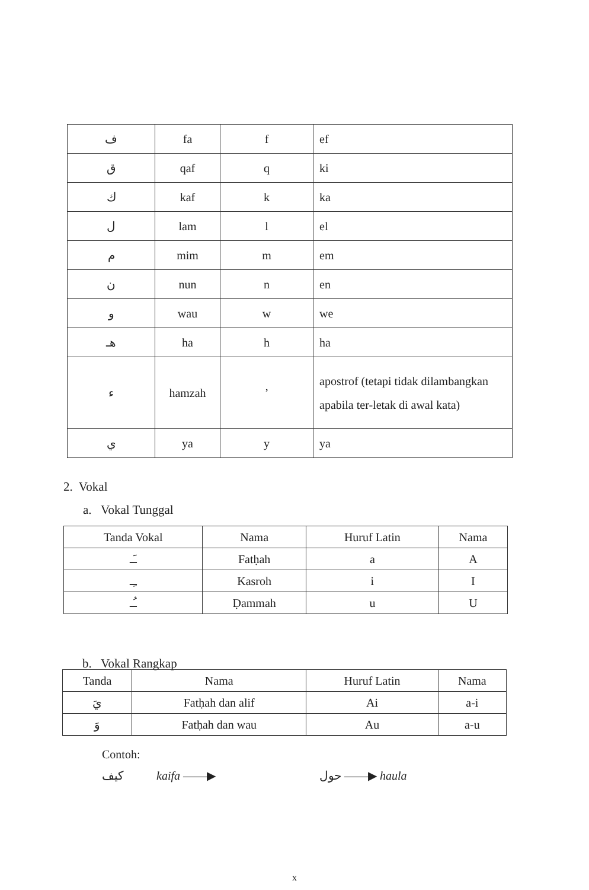| ف | fa | f | ef |
| ق | qaf | q | ki |
| ك | kaf | k | ka |
| ل | lam | l | el |
| م | mim | m | em |
| ن | nun | n | en |
| و | wau | w | we |
| هـ | ha | h | ha |
| ء | hamzah | ’ | apostrof (tetapi tidak dilambangkan apabila ter-letak di awal kata) |
| ي | ya | y | ya |
2. Vokal
a. Vokal Tunggal
| Tanda Vokal | Nama | Huruf Latin | Nama |
| --- | --- | --- | --- |
| ـَـ | Fatḥah | a | A |
| ـِـ | Kasroh | i | I |
| ـُـ | Ḍammah | u | U |
b. Vokal Rangkap
| Tanda | Nama | Huruf Latin | Nama |
| --- | --- | --- | --- |
| يَ | Fatḥah dan alif | Ai | a-i |
| وَ | Fatḥah dan wau | Au | a-u |
Contoh:
كيف kaifa ——▶ حول ——▶ haula
x